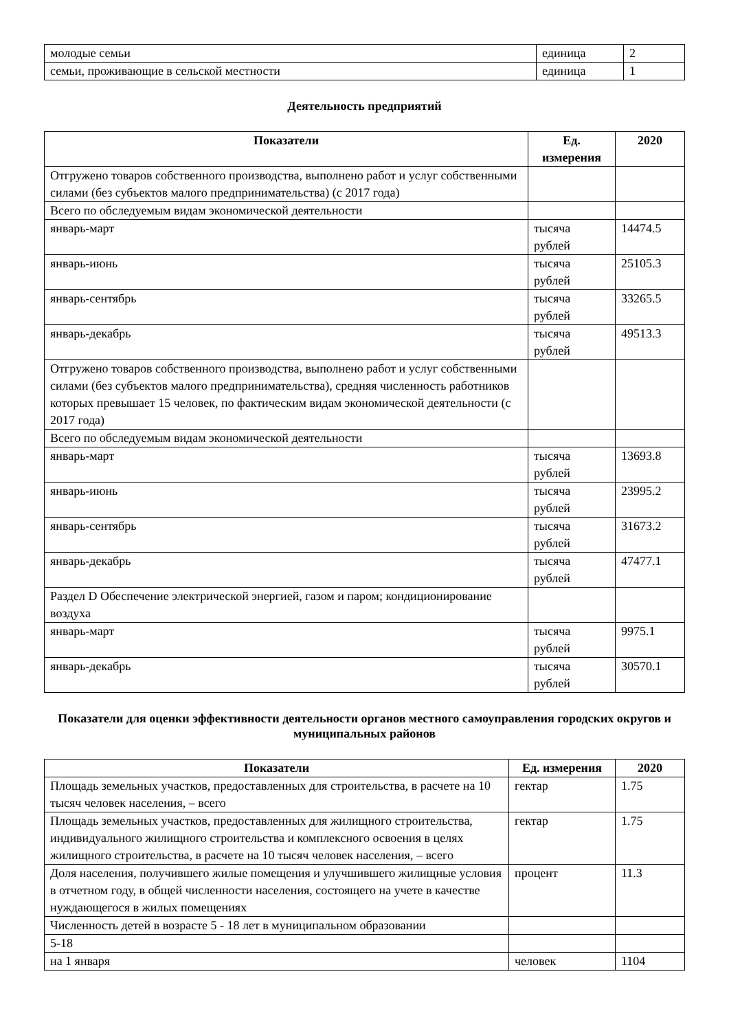| молодые семьи | единица | 2 |
| семьи, проживающие в сельской местности | единица | 1 |
Деятельность предприятий
| Показатели | Ед. измерения | 2020 |
| --- | --- | --- |
| Отгружено товаров собственного производства, выполнено работ и услуг собственными силами (без субъектов малого предпринимательства) (с 2017 года) | | |
| Всего по обследуемым видам экономической деятельности | | |
| январь-март | тысяча рублей | 14474.5 |
| январь-июнь | тысяча рублей | 25105.3 |
| январь-сентябрь | тысяча рублей | 33265.5 |
| январь-декабрь | тысяча рублей | 49513.3 |
| Отгружено товаров собственного производства, выполнено работ и услуг собственными силами (без субъектов малого предпринимательства), средняя численность работников которых превышает 15 человек, по фактическим видам экономической деятельности (с 2017 года) | | |
| Всего по обследуемым видам экономической деятельности | | |
| январь-март | тысяча рублей | 13693.8 |
| январь-июнь | тысяча рублей | 23995.2 |
| январь-сентябрь | тысяча рублей | 31673.2 |
| январь-декабрь | тысяча рублей | 47477.1 |
| Раздел D Обеспечение электрической энергией, газом и паром; кондиционирование воздуха | | |
| январь-март | тысяча рублей | 9975.1 |
| январь-декабрь | тысяча рублей | 30570.1 |
Показатели для оценки эффективности деятельности органов местного самоуправления городских округов и муниципальных районов
| Показатели | Ед. измерения | 2020 |
| --- | --- | --- |
| Площадь земельных участков, предоставленных для строительства, в расчете на 10 тысяч человек населения, – всего | гектар | 1.75 |
| Площадь земельных участков, предоставленных для жилищного строительства, индивидуального жилищного строительства и комплексного освоения в целях жилищного строительства, в расчете на 10 тысяч человек населения, – всего | гектар | 1.75 |
| Доля населения, получившего жилые помещения и улучшившего жилищные условия в отчетном году, в общей численности населения, состоящего на учете в качестве нуждающегося в жилых помещениях | процент | 11.3 |
| Численность детей в возрасте 5 - 18 лет в муниципальном образовании | | |
| 5-18 | | |
| на 1 января | человек | 1104 |